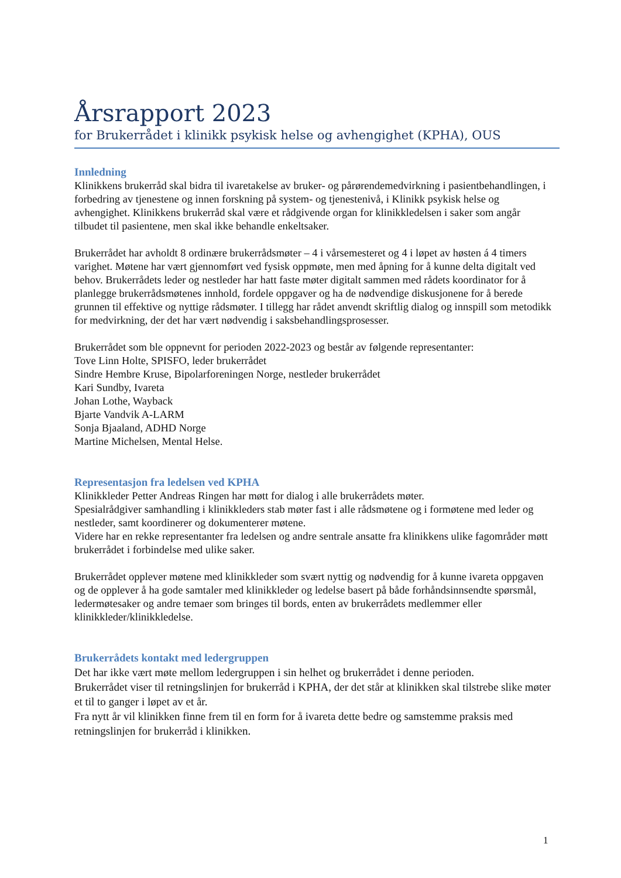Årsrapport 2023
for Brukerrådet i klinikk psykisk helse og avhengighet (KPHA), OUS
Innledning
Klinikkens brukerråd skal bidra til ivaretakelse av bruker- og pårørendemedvirkning i pasientbehandlingen, i forbedring av tjenestene og innen forskning på system- og tjenestenivå, i Klinikk psykisk helse og avhengighet. Klinikkens brukerråd skal være et rådgivende organ for klinikkledelsen i saker som angår tilbudet til pasientene, men skal ikke behandle enkeltsaker.
Brukerrådet har avholdt 8 ordinære brukerrådsmøter – 4 i vårsemesteret og 4 i løpet av høsten á 4 timers varighet. Møtene har vært gjennomført ved fysisk oppmøte, men med åpning for å kunne delta digitalt ved behov. Brukerrådets leder og nestleder har hatt faste møter digitalt sammen med rådets koordinator for å planlegge brukerrådsmøtenes innhold, fordele oppgaver og ha de nødvendige diskusjonene for å berede grunnen til effektive og nyttige rådsmøter. I tillegg har rådet anvendt skriftlig dialog og innspill som metodikk for medvirkning, der det har vært nødvendig i saksbehandlingsprosesser.
Brukerrådet som ble oppnevnt for perioden 2022-2023 og består av følgende representanter:
Tove Linn Holte, SPISFO, leder brukerrådet
Sindre Hembre Kruse, Bipolarforeningen Norge, nestleder brukerrådet
Kari Sundby, Ivareta
Johan Lothe, Wayback
Bjarte Vandvik A-LARM
Sonja Bjaaland, ADHD Norge
Martine Michelsen, Mental Helse.
Representasjon fra ledelsen ved KPHA
Klinikkleder Petter Andreas Ringen har møtt for dialog i alle brukerrådets møter.
Spesialrådgiver samhandling i klinikkleders stab møter fast i alle rådsmøtene og i formøtene med leder og nestleder, samt koordinerer og dokumenterer møtene.
Videre har en rekke representanter fra ledelsen og andre sentrale ansatte fra klinikkens ulike fagområder møtt brukerrådet i forbindelse med ulike saker.
Brukerrådet opplever møtene med klinikkleder som svært nyttig og nødvendig for å kunne ivareta oppgaven og de opplever å ha gode samtaler med klinikkleder og ledelse basert på både forhåndsinnsendte spørsmål, ledermøtesaker og andre temaer som bringes til bords, enten av brukerrådets medlemmer eller klinikkleder/klinikkledelse.
Brukerrådets kontakt med ledergruppen
Det har ikke vært møte mellom ledergruppen i sin helhet og brukerrådet i denne perioden.
Brukerrådet viser til retningslinjen for brukerråd i KPHA, der det står at klinikken skal tilstrebe slike møter et til to ganger i løpet av et år.
Fra nytt år vil klinikken finne frem til en form for å ivareta dette bedre og samstemme praksis med retningslinjen for brukerråd i klinikken.
1